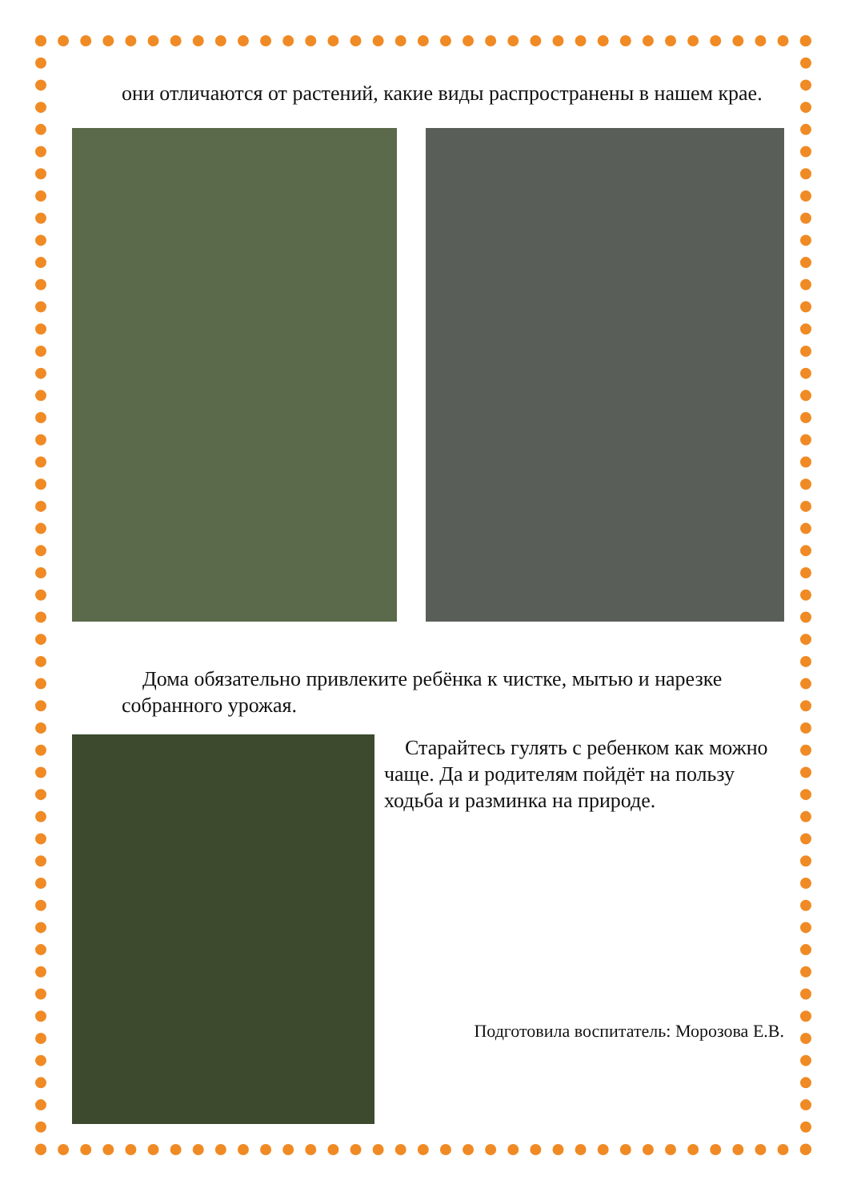они отличаются от растений, какие виды распространены в нашем крае.
Дома обязательно привлеките ребёнка к чистке, мытью и нарезке собранного урожая.
Старайтесь гулять с ребенком как можно чаще. Да и родителям пойдёт на пользу ходьба и разминка на природе.
Подготовила воспитатель: Морозова Е.В.